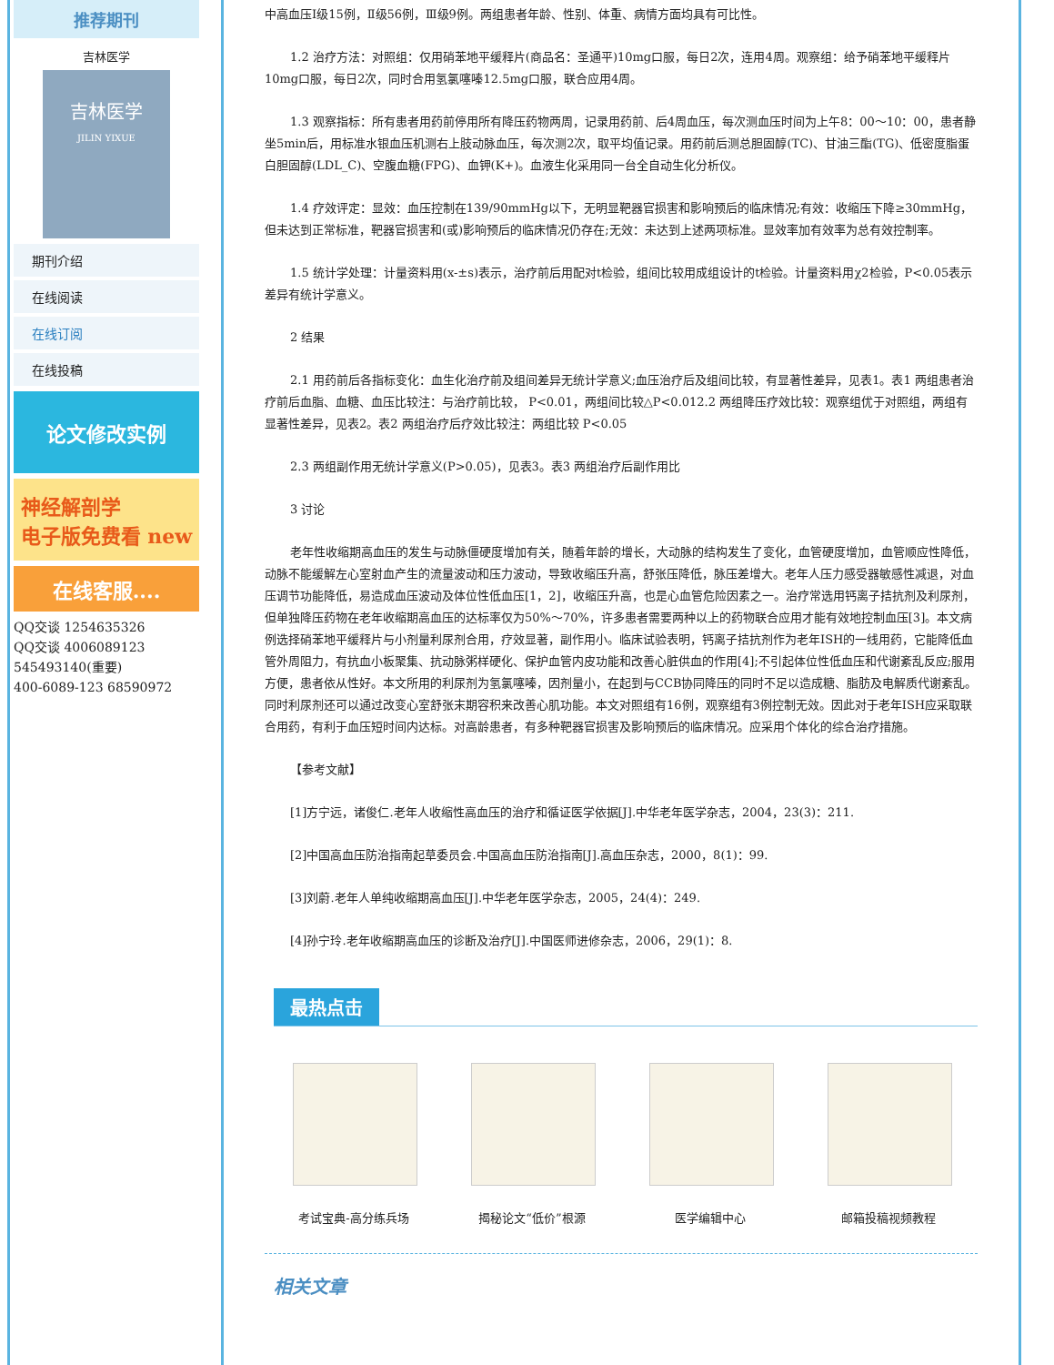推荐期刊
吉林医学
吉林医学
JILIN YIXUE
期刊介绍
在线阅读
在线订阅
在线投稿
论文修改实例
神经解剖学
电子版免费看 new
在线客服....
QQ交谈 1254635326
QQ交谈 4006089123
545493140(重要)
400-6089-123 68590972
中高血压Ⅰ级15例，Ⅱ级56例，Ⅲ级9例。两组患者年龄、性别、体重、病情方面均具有可比性。
1.2 治疗方法：对照组：仅用硝苯地平缓释片(商品名：圣通平)10mg口服，每日2次，连用4周。观察组：给予硝苯地平缓释片10mg口服，每日2次，同时合用氢氯噻嗪12.5mg口服，联合应用4周。
1.3 观察指标：所有患者用药前停用所有降压药物两周，记录用药前、后4周血压，每次测血压时间为上午8：00～10：00，患者静坐5min后，用标准水银血压机测右上肢动脉血压，每次测2次，取平均值记录。用药前后测总胆固醇(TC)、甘油三酯(TG)、低密度脂蛋白胆固醇(LDL_C)、空腹血糖(FPG)、血钾(K+)。血液生化采用同一台全自动生化分析仪。
1.4 疗效评定：显效：血压控制在139/90mmHg以下，无明显靶器官损害和影响预后的临床情况;有效：收缩压下降≥30mmHg，但未达到正常标准，靶器官损害和(或)影响预后的临床情况仍存在;无效：未达到上述两项标准。显效率加有效率为总有效控制率。
1.5 统计学处理：计量资料用(x-±s)表示，治疗前后用配对t检验，组间比较用成组设计的t检验。计量资料用χ2检验，P<0.05表示差异有统计学意义。
2 结果
2.1 用药前后各指标变化：血生化治疗前及组间差异无统计学意义;血压治疗后及组间比较，有显著性差异，见表1。表1 两组患者治疗前后血脂、血糖、血压比较注：与治疗前比较， P<0.01，两组间比较△P<0.012.2 两组降压疗效比较：观察组优于对照组，两组有显著性差异，见表2。表2 两组治疗后疗效比较注：两组比较 P<0.05
2.3 两组副作用无统计学意义(P>0.05)，见表3。表3 两组治疗后副作用比
3 讨论
老年性收缩期高血压的发生与动脉僵硬度增加有关，随着年龄的增长，大动脉的结构发生了变化，血管硬度增加，血管顺应性降低，动脉不能缓解左心室射血产生的流量波动和压力波动，导致收缩压升高，舒张压降低，脉压差增大。老年人压力感受器敏感性减退，对血压调节功能降低，易造成血压波动及体位性低血压[1，2]，收缩压升高，也是心血管危险因素之一。治疗常选用钙离子拮抗剂及利尿剂，但单独降压药物在老年收缩期高血压的达标率仅为50%～70%，许多患者需要两种以上的药物联合应用才能有效地控制血压[3]。本文病例选择硝苯地平缓释片与小剂量利尿剂合用，疗效显著，副作用小。临床试验表明，钙离子拮抗剂作为老年ISH的一线用药，它能降低血管外周阻力，有抗血小板聚集、抗动脉粥样硬化、保护血管内皮功能和改善心脏供血的作用[4];不引起体位性低血压和代谢紊乱反应;服用方便，患者依从性好。本文所用的利尿剂为氢氯噻嗪，因剂量小，在起到与CCB协同降压的同时不足以造成糖、脂肪及电解质代谢紊乱。同时利尿剂还可以通过改变心室舒张末期容积来改善心肌功能。本文对照组有16例，观察组有3例控制无效。因此对于老年ISH应采取联合用药，有利于血压短时间内达标。对高龄患者，有多种靶器官损害及影响预后的临床情况。应采用个体化的综合治疗措施。
【参考文献】
[1]方宁远，诸俊仁.老年人收缩性高血压的治疗和循证医学依据[J].中华老年医学杂志，2004，23(3)：211.
[2]中国高血压防治指南起草委员会.中国高血压防治指南[J].高血压杂志，2000，8(1)：99.
[3]刘蔚.老年人单纯收缩期高血压[J].中华老年医学杂志，2005，24(4)：249.
[4]孙宁玲.老年收缩期高血压的诊断及治疗[J].中国医师进修杂志，2006，29(1)：8.
最热点击
考试宝典-高分练兵场 揭秘论文“低价”根源 医学编辑中心 邮箱投稿视频教程
相关文章